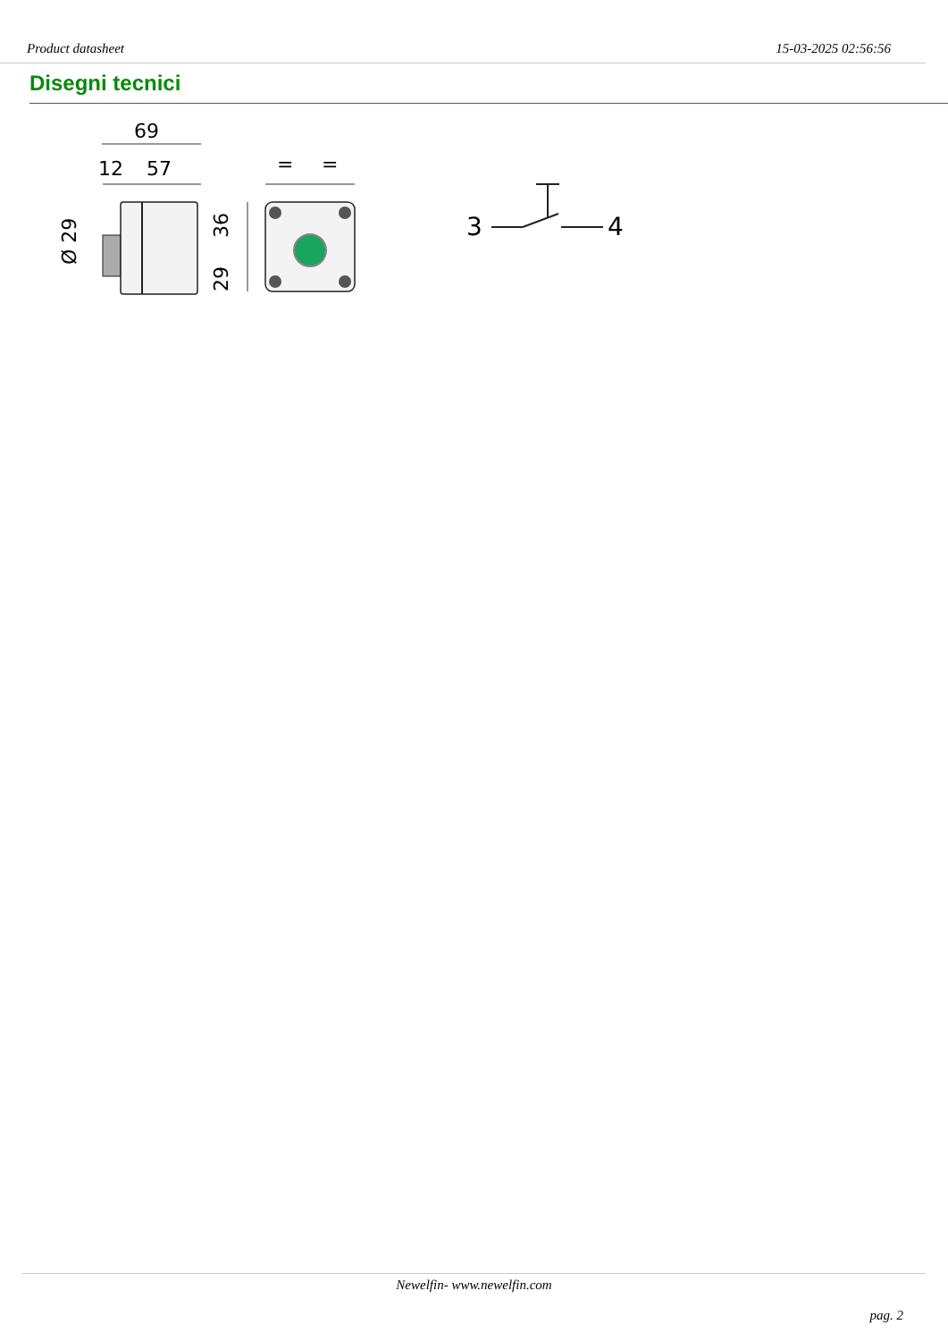Product datasheet 15-03-2025 02:56:56
Disegni tecnici
69
12
57
Ø 29
=
=
36
29
3
4
Newelfin- www.newelfin.com
pag. 2